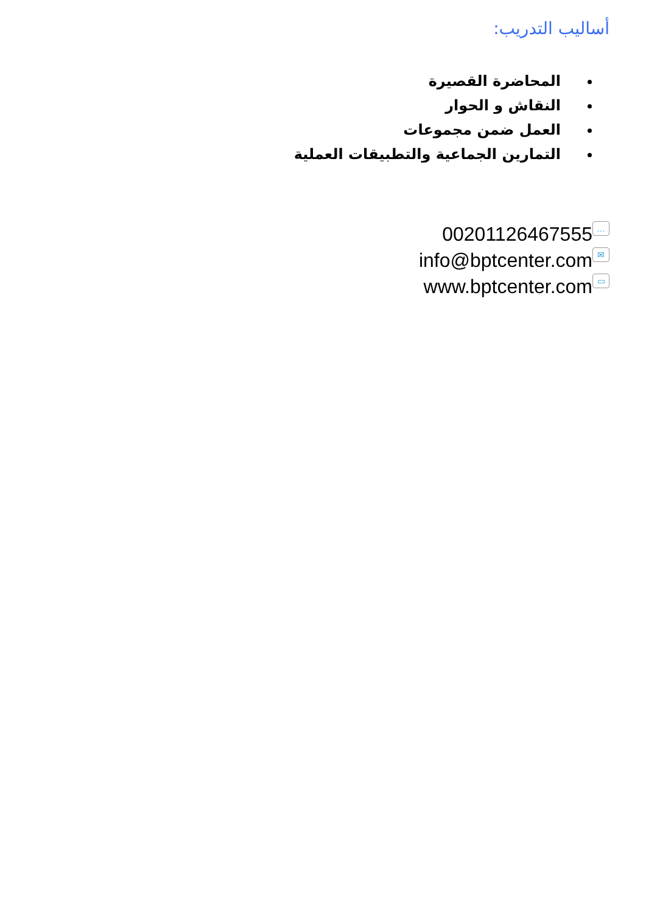أساليب التدريب:
المحاضرة القصيرة
النقاش و الحوار
العمل ضمن مجموعات
التمارين الجماعية والتطبيقات العملية
00201126467555 …
info@bptcenter.com ✉
www.bptcenter.com ▭